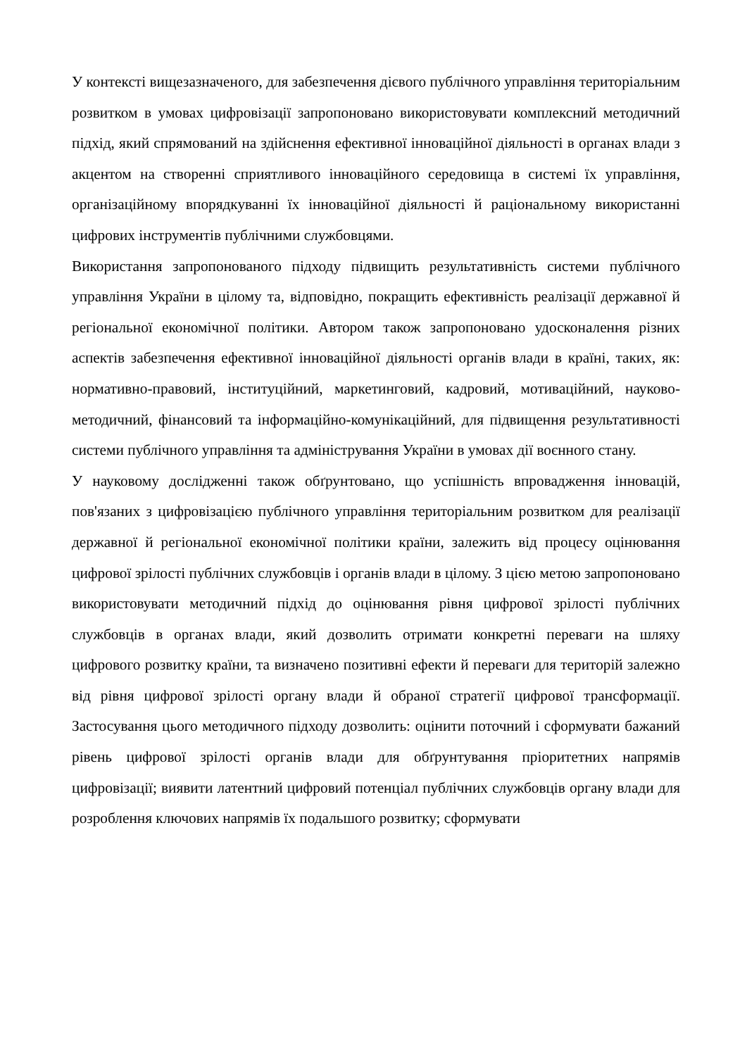У контексті вищезазначеного, для забезпечення дієвого публічного управління територіальним розвитком в умовах цифровізації запропоновано використовувати комплексний методичний підхід, який спрямований на здійснення ефективної інноваційної діяльності в органах влади з акцентом на створенні сприятливого інноваційного середовища в системі їх управління, організаційному впорядкуванні їх інноваційної діяльності й раціональному використанні цифрових інструментів публічними службовцями.
Використання запропонованого підходу підвищить результативність системи публічного управління України в цілому та, відповідно, покращить ефективність реалізації державної й регіональної економічної політики. Автором також запропоновано удосконалення різних аспектів забезпечення ефективної інноваційної діяльності органів влади в країні, таких, як: нормативно-правовий, інституційний, маркетинговий, кадровий, мотиваційний, науково-методичний, фінансовий та інформаційно-комунікаційний, для підвищення результативності системи публічного управління та адміністрування України в умовах дії воєнного стану.
У науковому дослідженні також обґрунтовано, що успішність впровадження інновацій, пов'язаних з цифровізацією публічного управління територіальним розвитком для реалізації державної й регіональної економічної політики країни, залежить від процесу оцінювання цифрової зрілості публічних службовців і органів влади в цілому. З цією метою запропоновано використовувати методичний підхід до оцінювання рівня цифрової зрілості публічних службовців в органах влади, який дозволить отримати конкретні переваги на шляху цифрового розвитку країни, та визначено позитивні ефекти й переваги для територій залежно від рівня цифрової зрілості органу влади й обраної стратегії цифрової трансформації. Застосування цього методичного підходу дозволить: оцінити поточний і сформувати бажаний рівень цифрової зрілості органів влади для обґрунтування пріоритетних напрямів цифровізації; виявити латентний цифровий потенціал публічних службовців органу влади для розроблення ключових напрямів їх подальшого розвитку; сформувати